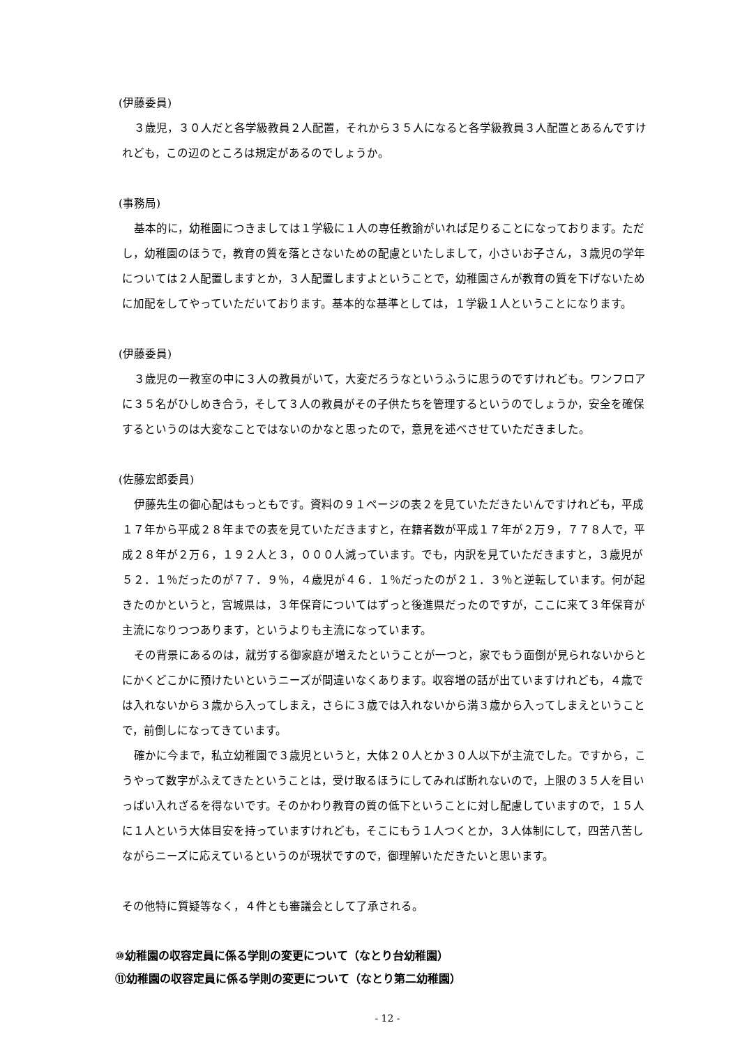(伊藤委員)
３歳児，３０人だと各学級教員２人配置，それから３５人になると各学級教員３人配置とあるんですけれども，この辺のところは規定があるのでしょうか。
(事務局)
基本的に，幼稚園につきましては１学級に１人の専任教諭がいれば足りることになっております。ただし，幼稚園のほうで，教育の質を落とさないための配慮といたしまして，小さいお子さん，３歳児の学年については２人配置しますとか，３人配置しますよということで，幼稚園さんが教育の質を下げないために加配をしてやっていただいております。基本的な基準としては，１学級１人ということになります。
(伊藤委員)
３歳児の一教室の中に３人の教員がいて，大変だろうなというふうに思うのですけれども。ワンフロアに３５名がひしめき合う，そして３人の教員がその子供たちを管理するというのでしょうか，安全を確保するというのは大変なことではないのかなと思ったので，意見を述べさせていただきました。
(佐藤宏郎委員)
伊藤先生の御心配はもっともです。資料の９１ページの表２を見ていただきたいんですけれども，平成１７年から平成２８年までの表を見ていただきますと，在籍者数が平成１７年が２万９，７７８人で，平成２８年が２万６，１９２人と３，０００人減っています。でも，内訳を見ていただきますと，３歳児が５２．１％だったのが７７．９％，４歳児が４６．１％だったのが２１．３％と逆転しています。何が起きたのかというと，宮城県は，３年保育についてはずっと後進県だったのですが，ここに来て３年保育が主流になりつつあります，というよりも主流になっています。
その背景にあるのは，就労する御家庭が増えたということが一つと，家でもう面倒が見られないからとにかくどこかに預けたいというニーズが間違いなくあります。収容増の話が出ていますけれども，４歳では入れないから３歳から入ってしまえ，さらに３歳では入れないから満３歳から入ってしまえということで，前倒しになってきています。
確かに今まで，私立幼稚園で３歳児というと，大体２０人とか３０人以下が主流でした。ですから，こうやって数字がふえてきたということは，受け取るほうにしてみれば断れないので，上限の３５人を目いっぱい入れざるを得ないです。そのかわり教育の質の低下ということに対し配慮していますので，１５人に１人という大体目安を持っていますけれども，そこにもう１人つくとか，３人体制にして，四苦八苦しながらニーズに応えているというのが現状ですので，御理解いただきたいと思います。
その他特に質疑等なく，４件とも審議会として了承される。
⑩幼稚園の収容定員に係る学則の変更について（なとり台幼稚園）
⑪幼稚園の収容定員に係る学則の変更について（なとり第二幼稚園）
- 12 -